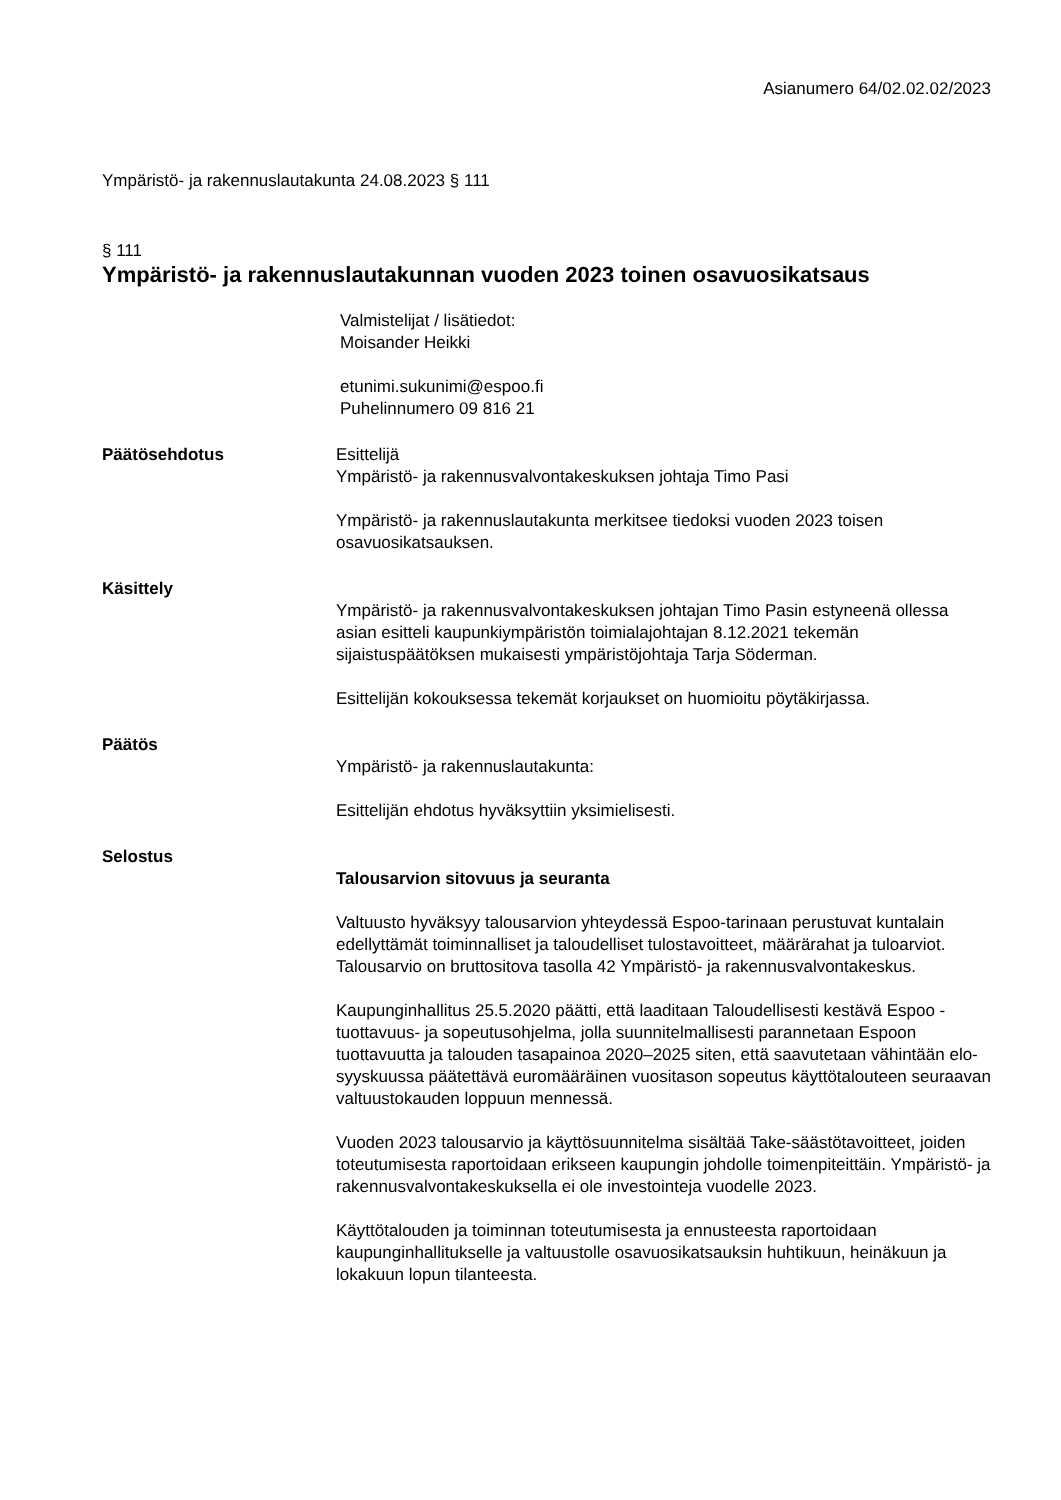Asianumero 64/02.02.02/2023
Ympäristö- ja rakennuslautakunta 24.08.2023 § 111
§ 111
Ympäristö- ja rakennuslautakunnan vuoden 2023 toinen osavuosikatsaus
Valmistelijat / lisätiedot:
Moisander Heikki
etunimi.sukunimi@espoo.fi
Puhelinnumero 09 816 21
Päätösehdotus Esittelijä
Ympäristö- ja rakennusvalvontakeskuksen johtaja Timo Pasi
Ympäristö- ja rakennuslautakunta merkitsee tiedoksi vuoden 2023 toisen osavuosikatsauksen.
Käsittely
Ympäristö- ja rakennusvalvontakeskuksen johtajan Timo Pasin estyneenä ollessa asian esitteli kaupunkiympäristön toimialajohtajan 8.12.2021 tekemän sijaistuspäätöksen mukaisesti ympäristöjohtaja Tarja Söderman.
Esittelijän kokouksessa tekemät korjaukset on huomioitu pöytäkirjassa.
Päätös
Ympäristö- ja rakennuslautakunta:
Esittelijän ehdotus hyväksyttiin yksimielisesti.
Selostus
Talousarvion sitovuus ja seuranta
Valtuusto hyväksyy talousarvion yhteydessä Espoo-tarinaan perustuvat kuntalain edellyttämät toiminnalliset ja taloudelliset tulostavoitteet, määrärahat ja tuloarviot. Talousarvio on bruttositova tasolla 42 Ympäristö- ja rakennusvalvontakeskus.
Kaupunginhallitus 25.5.2020 päätti, että laaditaan Taloudellisesti kestävä Espoo - tuottavuus- ja sopeutusohjelma, jolla suunnitelmallisesti parannetaan Espoon tuottavuutta ja talouden tasapainoa 2020–2025 siten, että saavutetaan vähintään elo-syyskuussa päätettävä euromääräinen vuositason sopeutus käyttötalouteen seuraavan valtuustokauden loppuun mennessä.
Vuoden 2023 talousarvio ja käyttösuunnitelma sisältää Take-säästötavoitteet, joiden toteutumisesta raportoidaan erikseen kaupungin johdolle toimenpiteittäin. Ympäristö- ja rakennusvalvontakeskuksella ei ole investointeja vuodelle 2023.
Käyttötalouden ja toiminnan toteutumisesta ja ennusteesta raportoidaan kaupunginhallitukselle ja valtuustolle osavuosikatsauksin huhtikuun, heinäkuun ja lokakuun lopun tilanteesta.